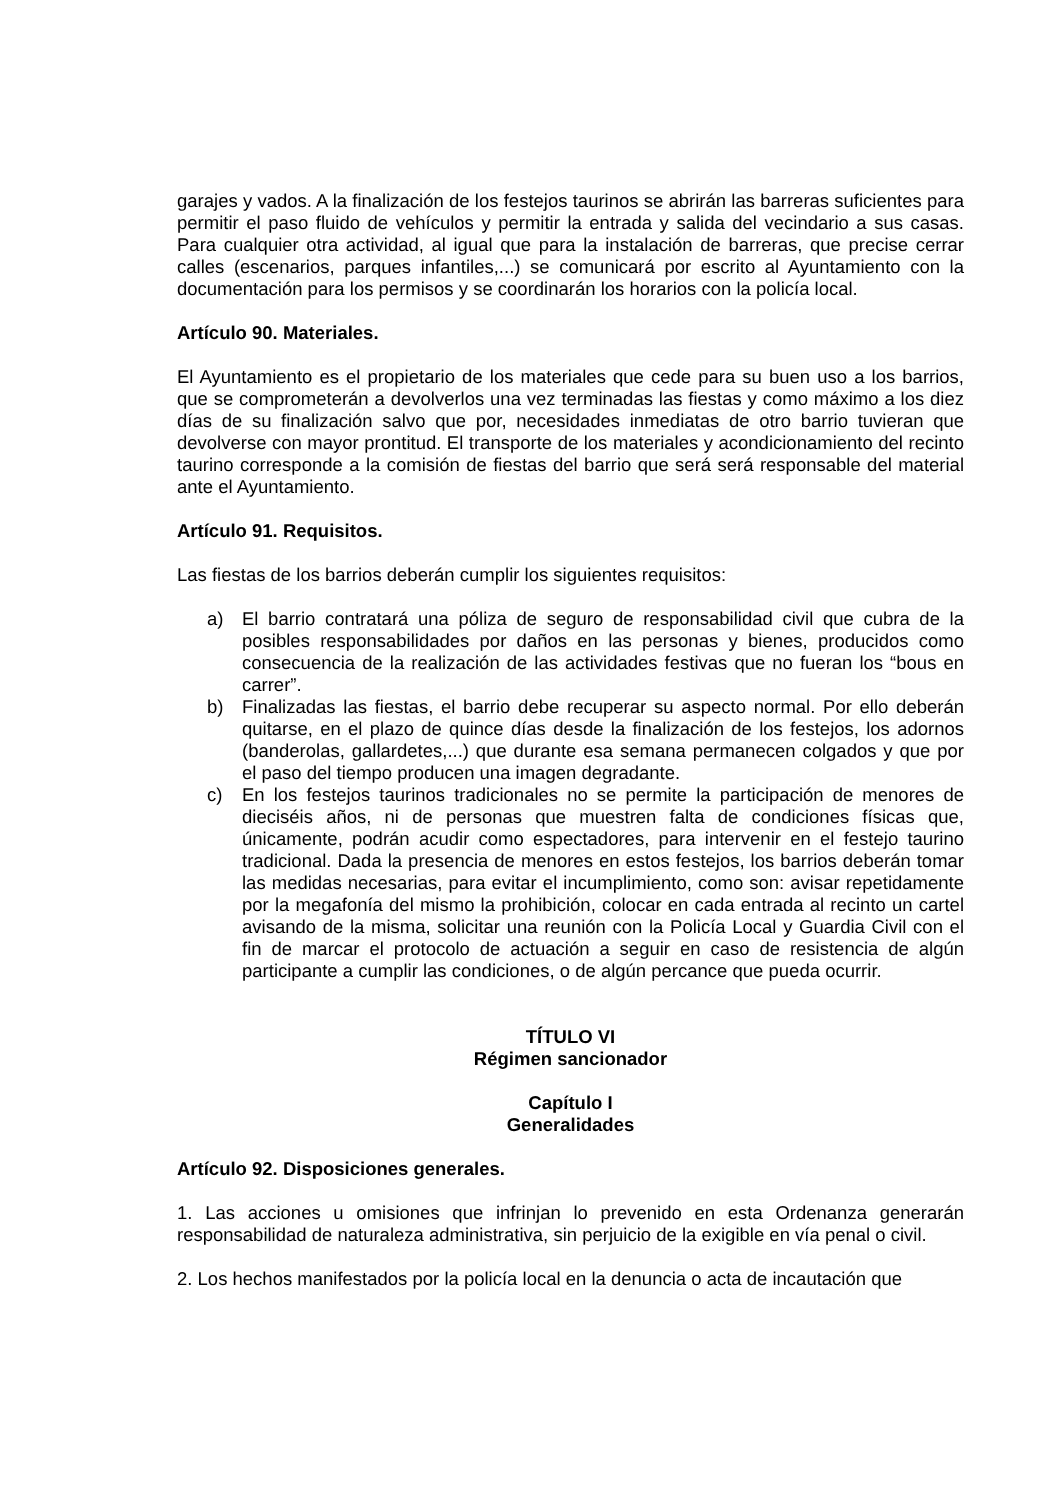garajes y vados. A la finalización de los festejos taurinos se abrirán las barreras suficientes para permitir el paso fluido de vehículos y permitir la entrada y salida del vecindario a sus casas. Para cualquier otra actividad, al igual que para la instalación de barreras, que precise cerrar calles (escenarios, parques infantiles,...) se comunicará por escrito al Ayuntamiento con la documentación para los permisos y se coordinarán los horarios con la policía local.
Artículo 90. Materiales.
El Ayuntamiento es el propietario de los materiales que cede para su buen uso a los barrios, que se comprometerán a devolverlos una vez terminadas las fiestas y como máximo a los diez días de su finalización salvo que por, necesidades inmediatas de otro barrio tuvieran que devolverse con mayor prontitud. El transporte de los materiales y acondicionamiento del recinto taurino corresponde a la comisión de fiestas del barrio que será será responsable del material ante el Ayuntamiento.
Artículo 91. Requisitos.
Las fiestas de los barrios deberán cumplir los siguientes requisitos:
a) El barrio contratará una póliza de seguro de responsabilidad civil que cubra de la posibles responsabilidades por daños en las personas y bienes, producidos como consecuencia de la realización de las actividades festivas que no fueran los “bous en carrer”.
b) Finalizadas las fiestas, el barrio debe recuperar su aspecto normal. Por ello deberán quitarse, en el plazo de quince días desde la finalización de los festejos, los adornos (banderolas, gallardetes,...) que durante esa semana permanecen colgados y que por el paso del tiempo producen una imagen degradante.
c) En los festejos taurinos tradicionales no se permite la participación de menores de dieciséis años, ni de personas que muestren falta de condiciones físicas que, únicamente, podrán acudir como espectadores, para intervenir en el festejo taurino tradicional. Dada la presencia de menores en estos festejos, los barrios deberán tomar las medidas necesarias, para evitar el incumplimiento, como son: avisar repetidamente por la megafonía del mismo la prohibición, colocar en cada entrada al recinto un cartel avisando de la misma, solicitar una reunión con la Policía Local y Guardia Civil con el fin de marcar el protocolo de actuación a seguir en caso de resistencia de algún participante a cumplir las condiciones, o de algún percance que pueda ocurrir.
TÍTULO VI
Régimen sancionador
Capítulo I
Generalidades
Artículo 92. Disposiciones generales.
1. Las acciones u omisiones que infrinjan lo prevenido en esta Ordenanza generarán responsabilidad de naturaleza administrativa, sin perjuicio de la exigible en vía penal o civil.
2. Los hechos manifestados por la policía local en la denuncia o acta de incautación que